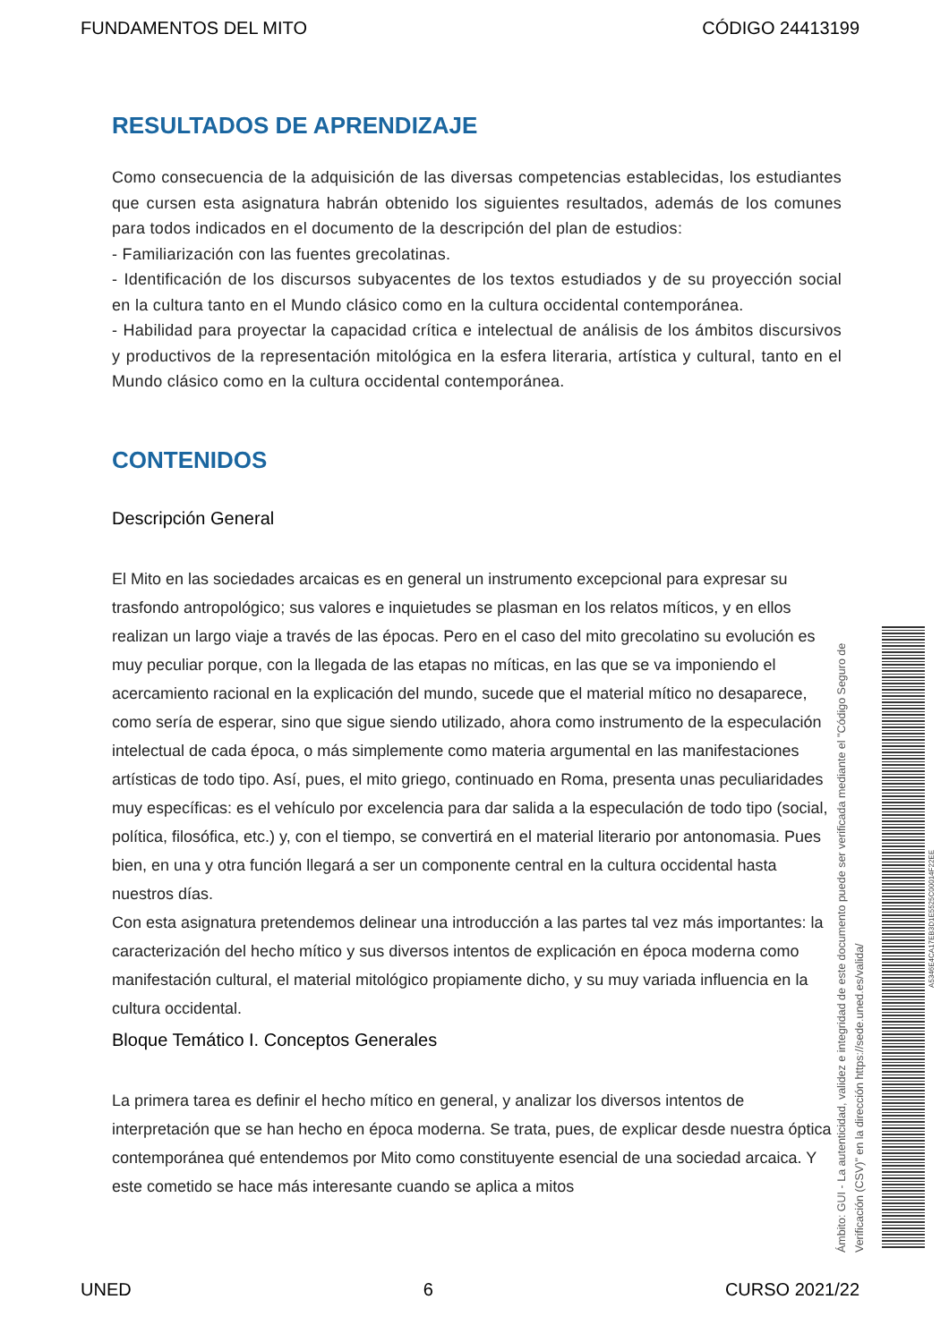FUNDAMENTOS DEL MITO CÓDIGO 24413199
RESULTADOS DE APRENDIZAJE
Como consecuencia de la adquisición de las diversas competencias establecidas, los estudiantes que cursen esta asignatura habrán obtenido los siguientes resultados, además de los comunes para todos indicados en el documento de la descripción del plan de estudios:
- Familiarización con las fuentes grecolatinas.
- Identificación de los discursos subyacentes de los textos estudiados y de su proyección social en la cultura tanto en el Mundo clásico como en la cultura occidental contemporánea.
- Habilidad para proyectar la capacidad crítica e intelectual de análisis de los ámbitos discursivos y productivos de la representación mitológica en la esfera literaria, artística y cultural, tanto en el Mundo clásico como en la cultura occidental contemporánea.
CONTENIDOS
Descripción General
El Mito en las sociedades arcaicas es en general un instrumento excepcional para expresar su trasfondo antropológico; sus valores e inquietudes se plasman en los relatos míticos, y en ellos realizan un largo viaje a través de las épocas. Pero en el caso del mito grecolatino su evolución es muy peculiar porque, con la llegada de las etapas no míticas, en las que se va imponiendo el acercamiento racional en la explicación del mundo, sucede que el material mítico no desaparece, como sería de esperar, sino que sigue siendo utilizado, ahora como instrumento de la especulación intelectual de cada época, o más simplemente como materia argumental en las manifestaciones artísticas de todo tipo. Así, pues, el mito griego, continuado en Roma, presenta unas peculiaridades muy específicas: es el vehículo por excelencia para dar salida a la especulación de todo tipo (social, política, filosófica, etc.) y, con el tiempo, se convertirá en el material literario por antonomasia. Pues bien, en una y otra función llegará a ser un componente central en la cultura occidental hasta nuestros días.
Con esta asignatura pretendemos delinear una introducción a las partes tal vez más importantes: la caracterización del hecho mítico y sus diversos intentos de explicación en época moderna como manifestación cultural, el material mitológico propiamente dicho, y su muy variada influencia en la cultura occidental.
Bloque Temático I. Conceptos Generales
La primera tarea es definir el hecho mítico en general, y analizar los diversos intentos de interpretación que se han hecho en época moderna. Se trata, pues, de explicar desde nuestra óptica contemporánea qué entendemos por Mito como constituyente esencial de una sociedad arcaica. Y este cometido se hace más interesante cuando se aplica a mitos
Ámbito: GUI - La autenticidad, validez e integridad de este documento puede ser verificada mediante el "Código Seguro de Verificación (CSV)" en la dirección https://sede.uned.es/valida/
A5346E4CA17EB3D1E5525C00014F22EE
UNED 6 CURSO 2021/22